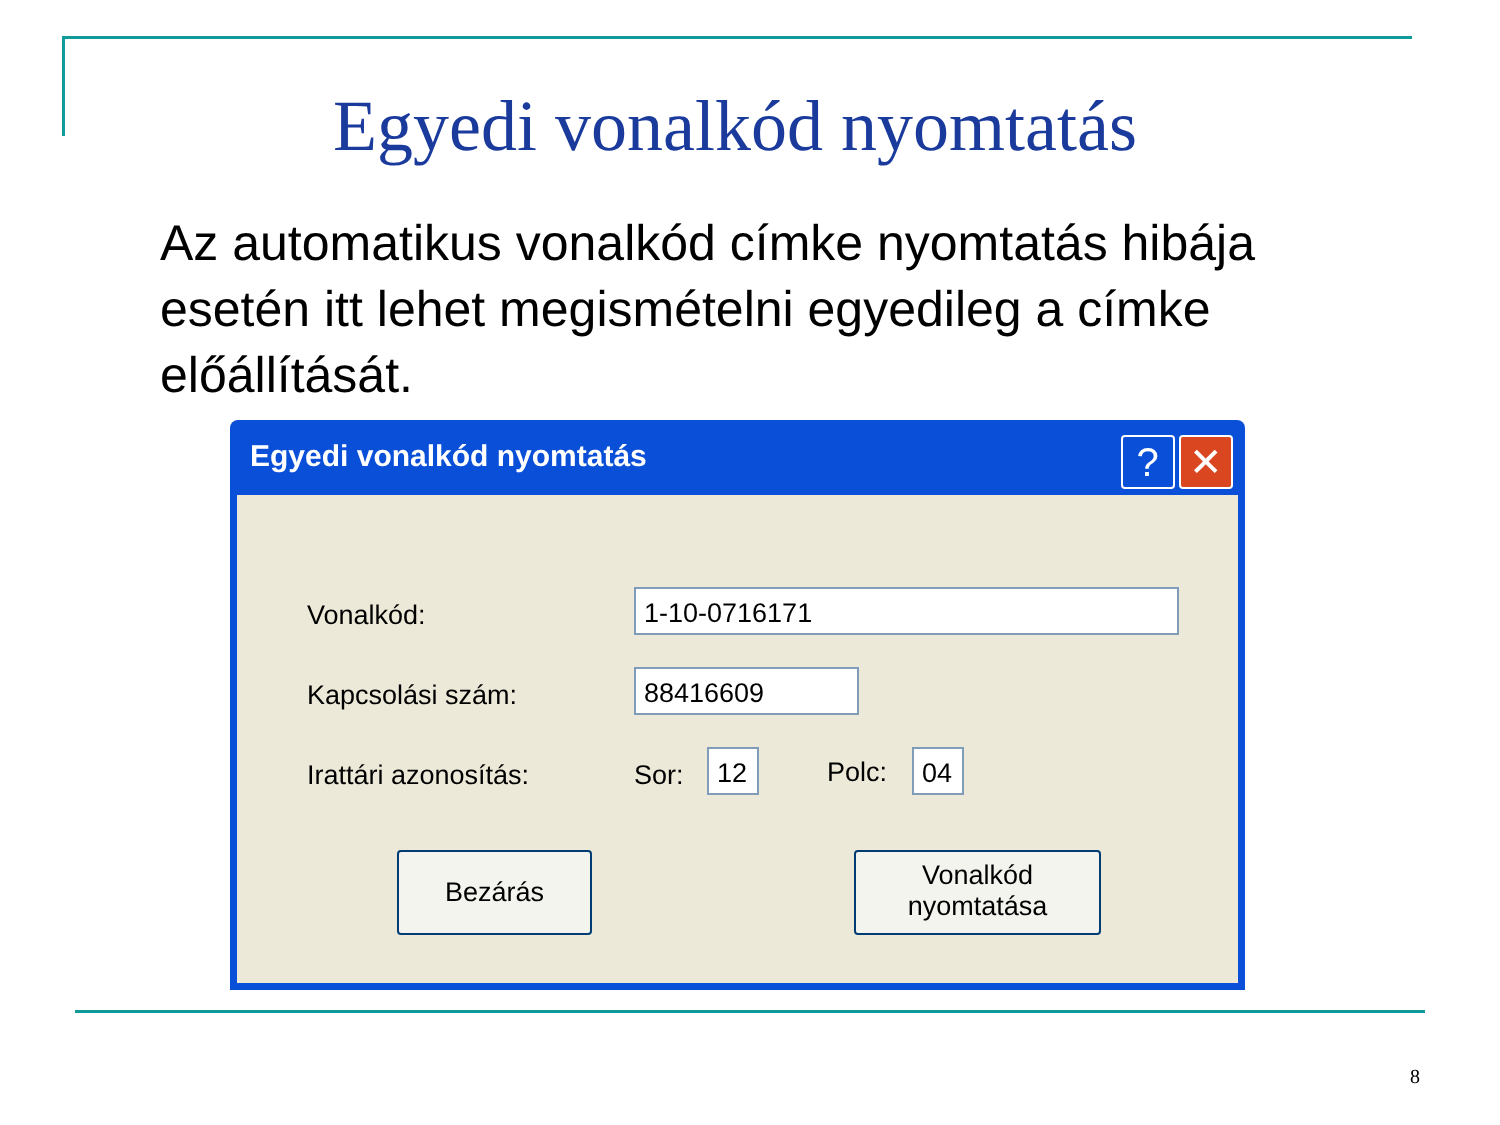Egyedi vonalkód nyomtatás
Az automatikus vonalkód címke nyomtatás hibája esetén itt lehet megismételni egyedileg a címke előállítását.
Egyedi vonalkód nyomtatás
? ✕
Vonalkód: 1-10-0716171
Kapcsolási szám: 88416609
Irattári azonosítás: Sor: 12 Polc: 04
Bezárás
Vonalkód
nyomtatása
8